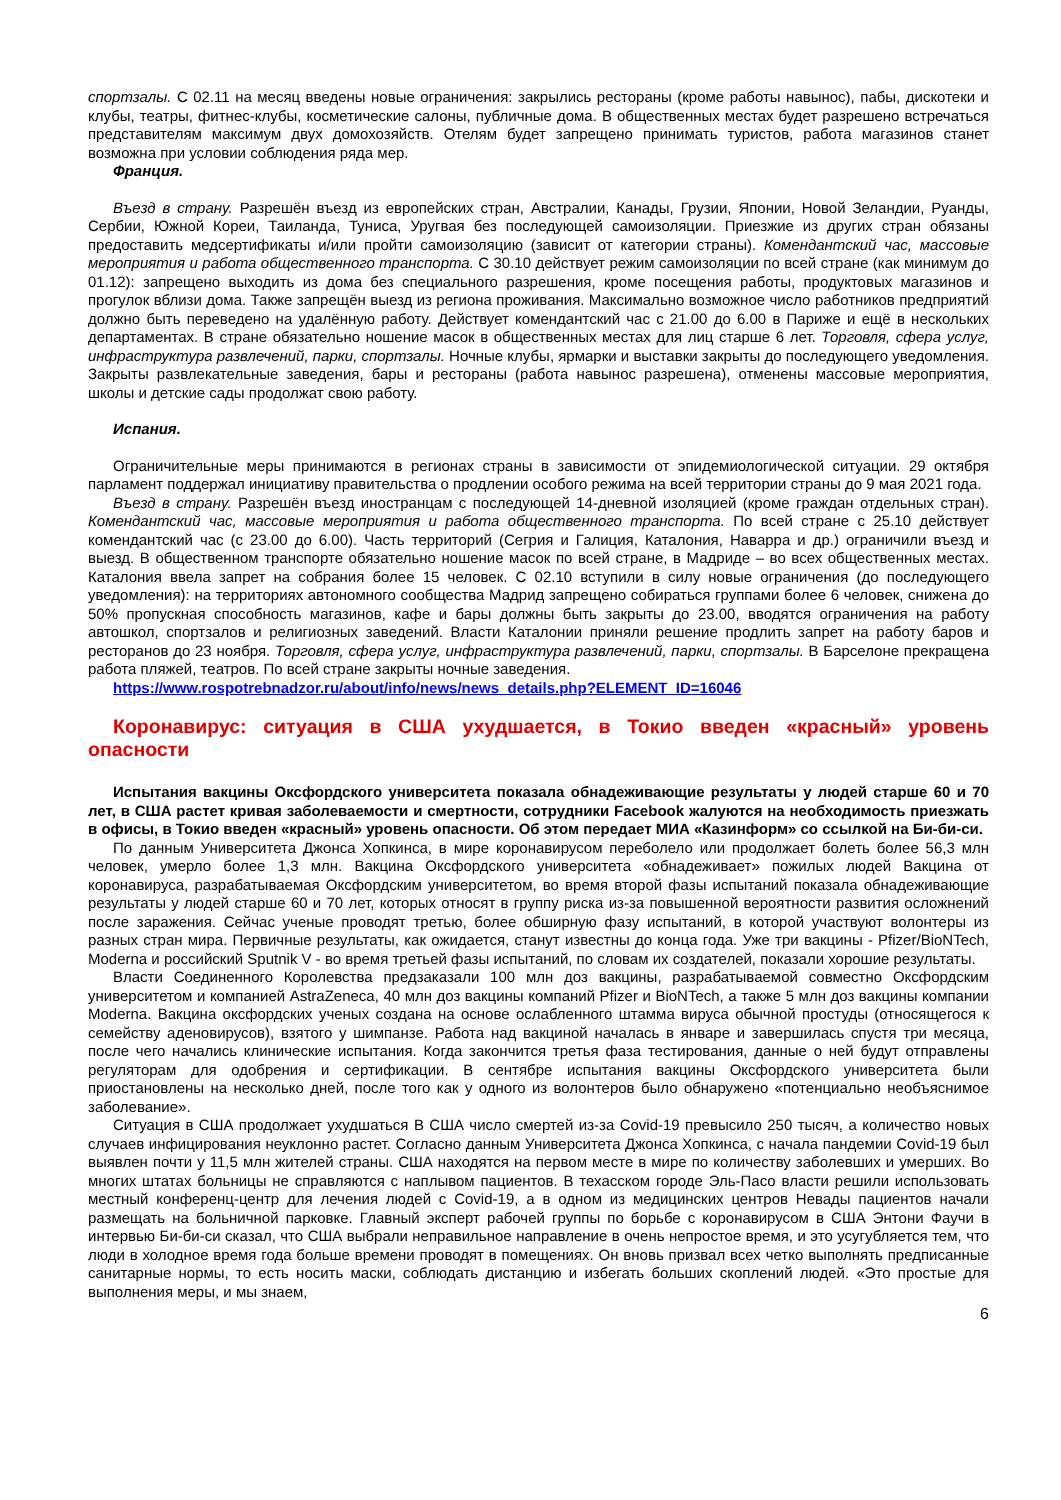спортзалы. С 02.11 на месяц введены новые ограничения: закрылись рестораны (кроме работы навынос), пабы, дискотеки и клубы, театры, фитнес-клубы, косметические салоны, публичные дома. В общественных местах будет разрешено встречаться представителям максимум двух домохозяйств. Отелям будет запрещено принимать туристов, работа магазинов станет возможна при условии соблюдения ряда мер.
Франция.
Въезд в страну. Разрешён въезд из европейских стран, Австралии, Канады, Грузии, Японии, Новой Зеландии, Руанды, Сербии, Южной Кореи, Таиланда, Туниса, Уругвая без последующей самоизоляции. Приезжие из других стран обязаны предоставить медсертификаты и/или пройти самоизоляцию (зависит от категории страны). Комендантский час, массовые мероприятия и работа общественного транспорта. С 30.10 действует режим самоизоляции по всей стране (как минимум до 01.12): запрещено выходить из дома без специального разрешения, кроме посещения работы, продуктовых магазинов и прогулок вблизи дома. Также запрещён выезд из региона проживания. Максимально возможное число работников предприятий должно быть переведено на удалённую работу. Действует комендантский час с 21.00 до 6.00 в Париже и ещё в нескольких департаментах. В стране обязательно ношение масок в общественных местах для лиц старше 6 лет. Торговля, сфера услуг, инфраструктура развлечений, парки, спортзалы. Ночные клубы, ярмарки и выставки закрыты до последующего уведомления. Закрыты развлекательные заведения, бары и рестораны (работа навынос разрешена), отменены массовые мероприятия, школы и детские сады продолжат свою работу.
Испания.
Ограничительные меры принимаются в регионах страны в зависимости от эпидемиологической ситуации. 29 октября парламент поддержал инициативу правительства о продлении особого режима на всей территории страны до 9 мая 2021 года.
Въезд в страну. Разрешён въезд иностранцам с последующей 14-дневной изоляцией (кроме граждан отдельных стран). Комендантский час, массовые мероприятия и работа общественного транспорта. По всей стране с 25.10 действует комендантский час (с 23.00 до 6.00). Часть территорий (Сегрия и Галиция, Каталония, Наварра и др.) ограничили въезд и выезд. В общественном транспорте обязательно ношение масок по всей стране, в Мадриде – во всех общественных местах. Каталония ввела запрет на собрания более 15 человек. С 02.10 вступили в силу новые ограничения (до последующего уведомления): на территориях автономного сообщества Мадрид запрещено собираться группами более 6 человек, снижена до 50% пропускная способность магазинов, кафе и бары должны быть закрыты до 23.00, вводятся ограничения на работу автошкол, спортзалов и религиозных заведений. Власти Каталонии приняли решение продлить запрет на работу баров и ресторанов до 23 ноября. Торговля, сфера услуг, инфраструктура развлечений, парки, спортзалы. В Барселоне прекращена работа пляжей, театров. По всей стране закрыты ночные заведения.
https://www.rospotrebnadzor.ru/about/info/news/news_details.php?ELEMENT_ID=16046
Коронавирус: ситуация в США ухудшается, в Токио введен «красный» уровень опасности
Испытания вакцины Оксфордского университета показала обнадеживающие результаты у людей старше 60 и 70 лет, в США растет кривая заболеваемости и смертности, сотрудники Facebook жалуются на необходимость приезжать в офисы, в Токио введен «красный» уровень опасности. Об этом передает МИА «Казинформ» со ссылкой на Би-би-си.
По данным Университета Джонса Хопкинса, в мире коронавирусом переболело или продолжает болеть более 56,3 млн человек, умерло более 1,3 млн. Вакцина Оксфордского университета «обнадеживает» пожилых людей Вакцина от коронавируса, разрабатываемая Оксфордским университетом, во время второй фазы испытаний показала обнадеживающие результаты у людей старше 60 и 70 лет, которых относят в группу риска из-за повышенной вероятности развития осложнений после заражения. Сейчас ученые проводят третью, более обширную фазу испытаний, в которой участвуют волонтеры из разных стран мира. Первичные результаты, как ожидается, станут известны до конца года. Уже три вакцины - Pfizer/BioNTech, Moderna и российский Sputnik V - во время третьей фазы испытаний, по словам их создателей, показали хорошие результаты.
Власти Соединенного Королевства предзаказали 100 млн доз вакцины, разрабатываемой совместно Оксфордским университетом и компанией AstraZeneca, 40 млн доз вакцины компаний Pfizer и BioNTech, а также 5 млн доз вакцины компании Moderna. Вакцина оксфордских ученых создана на основе ослабленного штамма вируса обычной простуды (относящегося к семейству аденовирусов), взятого у шимпанзе. Работа над вакциной началась в январе и завершилась спустя три месяца, после чего начались клинические испытания. Когда закончится третья фаза тестирования, данные о ней будут отправлены регуляторам для одобрения и сертификации. В сентябре испытания вакцины Оксфордского университета были приостановлены на несколько дней, после того как у одного из волонтеров было обнаружено «потенциально необъяснимое заболевание».
Ситуация в США продолжает ухудшаться В США число смертей из-за Covid-19 превысило 250 тысяч, а количество новых случаев инфицирования неуклонно растет. Согласно данным Университета Джонса Хопкинса, с начала пандемии Covid-19 был выявлен почти у 11,5 млн жителей страны. США находятся на первом месте в мире по количеству заболевших и умерших. Во многих штатах больницы не справляются с наплывом пациентов. В техасском городе Эль-Пасо власти решили использовать местный конференц-центр для лечения людей с Covid-19, а в одном из медицинских центров Невады пациентов начали размещать на больничной парковке. Главный эксперт рабочей группы по борьбе с коронавирусом в США Энтони Фаучи в интервью Би-би-си сказал, что США выбрали неправильное направление в очень непростое время, и это усугубляется тем, что люди в холодное время года больше времени проводят в помещениях. Он вновь призвал всех четко выполнять предписанные санитарные нормы, то есть носить маски, соблюдать дистанцию и избегать больших скоплений людей. «Это простые для выполнения меры, и мы знаем,
6